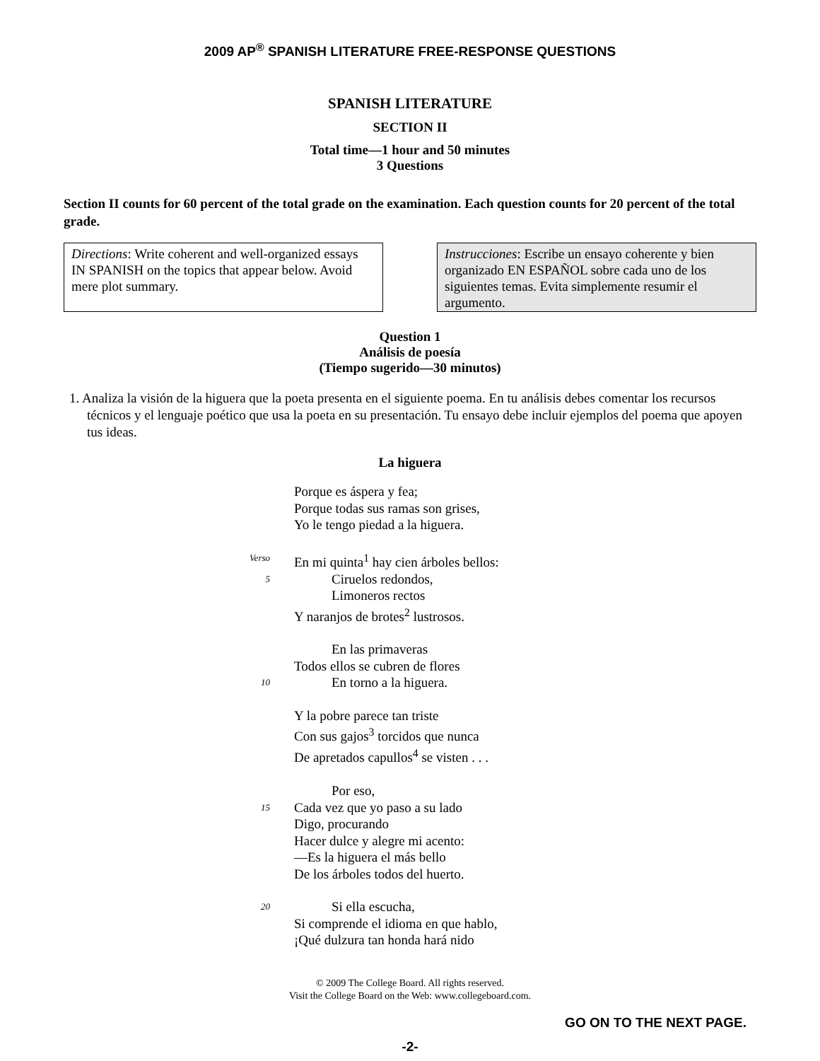2009 AP<sup>®</sup> SPANISH LITERATURE FREE-RESPONSE QUESTIONS
SPANISH LITERATURE
SECTION II
Total time—1 hour and 50 minutes
3 Questions
Section II counts for 60 percent of the total grade on the examination. Each question counts for 20 percent of the total grade.
Directions: Write coherent and well-organized essays IN SPANISH on the topics that appear below. Avoid mere plot summary.
Instrucciones: Escribe un ensayo coherente y bien organizado EN ESPAÑOL sobre cada uno de los siguientes temas. Evita simplemente resumir el argumento.
Question 1
Análisis de poesía
(Tiempo sugerido—30 minutos)
1. Analiza la visión de la higuera que la poeta presenta en el siguiente poema. En tu análisis debes comentar los recursos técnicos y el lenguaje poético que usa la poeta en su presentación. Tu ensayo debe incluir ejemplos del poema que apoyen tus ideas.
La higuera
Porque es áspera y fea;
Porque todas sus ramas son grises,
Yo le tengo piedad a la higuera.
Verso En mi quinta<sup>1</sup> hay cien árboles bellos:
5 Ciruelos redondos,
Limoneros rectos
Y naranjos de brotes<sup>2</sup> lustrosos.
En las primaveras
Todos ellos se cubren de flores
10 En torno a la higuera.
Y la pobre parece tan triste
Con sus gajos<sup>3</sup> torcidos que nunca
De apretados capullos<sup>4</sup> se visten . . .
Por eso,
15 Cada vez que yo paso a su lado
Digo, procurando
Hacer dulce y alegre mi acento:
—Es la higuera el más bello
De los árboles todos del huerto.
20 Si ella escucha,
Si comprende el idioma en que hablo,
¡Qué dulzura tan honda hará nido
© 2009 The College Board. All rights reserved.
Visit the College Board on the Web: www.collegeboard.com.
GO ON TO THE NEXT PAGE.
-2-